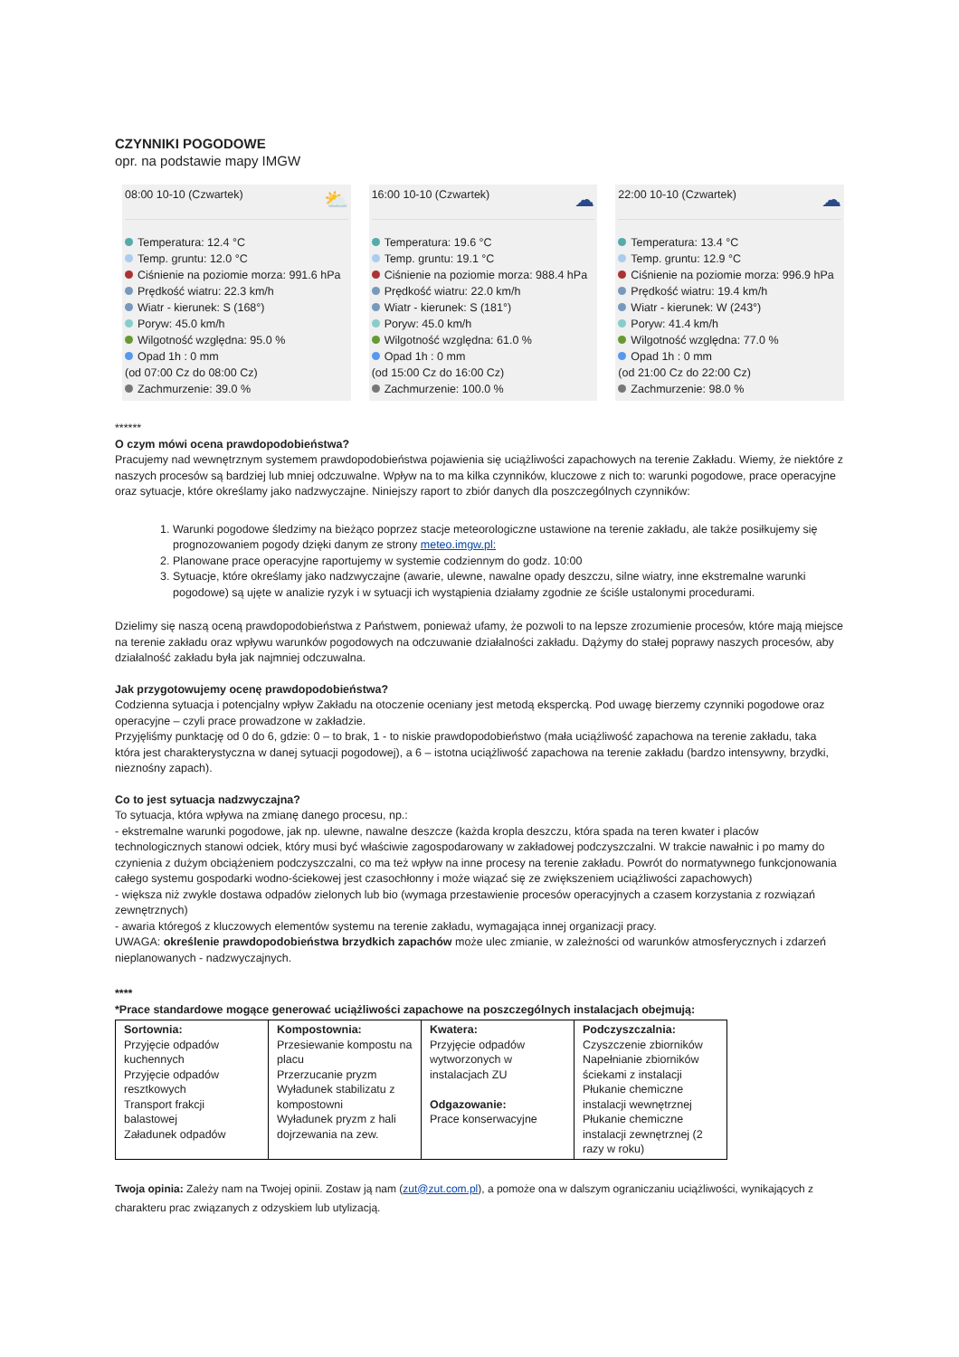CZYNNIKI POGODOWE
opr. na podstawie mapy IMGW
08:00 10-10 (Czwartek) ⛅
Temperatura: 12.4 °C
Temp. gruntu: 12.0 °C
Ciśnienie na poziomie morza: 991.6 hPa
Prędkość wiatru: 22.3 km/h
Wiatr - kierunek: S (168°)
Poryw: 45.0 km/h
Wilgotność względna: 95.0 %
Opad 1h : 0 mm
(od 07:00 Cz do 08:00 Cz)
Zachmurzenie: 39.0 %
16:00 10-10 (Czwartek) ☁
Temperatura: 19.6 °C
Temp. gruntu: 19.1 °C
Ciśnienie na poziomie morza: 988.4 hPa
Prędkość wiatru: 22.0 km/h
Wiatr - kierunek: S (181°)
Poryw: 45.0 km/h
Wilgotność względna: 61.0 %
Opad 1h : 0 mm
(od 15:00 Cz do 16:00 Cz)
Zachmurzenie: 100.0 %
22:00 10-10 (Czwartek) ☁
Temperatura: 13.4 °C
Temp. gruntu: 12.9 °C
Ciśnienie na poziomie morza: 996.9 hPa
Prędkość wiatru: 19.4 km/h
Wiatr - kierunek: W (243°)
Poryw: 41.4 km/h
Wilgotność względna: 77.0 %
Opad 1h : 0 mm
(od 21:00 Cz do 22:00 Cz)
Zachmurzenie: 98.0 %
******
O czym mówi ocena prawdopodobieństwa?
Pracujemy nad wewnętrznym systemem prawdopodobieństwa pojawienia się uciążliwości zapachowych na terenie Zakładu. Wiemy, że niektóre z naszych procesów są bardziej lub mniej odczuwalne. Wpływ na to ma kilka czynników, kluczowe z nich to: warunki pogodowe, prace operacyjne oraz sytuacje, które określamy jako nadzwyczajne. Niniejszy raport to zbiór danych dla poszczególnych czynników:
1. Warunki pogodowe śledzimy na bieżąco poprzez stacje meteorologiczne ustawione na terenie zakładu, ale także posiłkujemy się prognozowaniem pogody dzięki danym ze strony meteo.imgw.pl:
2. Planowane prace operacyjne raportujemy w systemie codziennym do godz. 10:00
3. Sytuacje, które określamy jako nadzwyczajne (awarie, ulewne, nawalne opady deszczu, silne wiatry, inne ekstremalne warunki pogodowe) są ujęte w analizie ryzyk i w sytuacji ich wystąpienia działamy zgodnie ze ściśle ustalonymi procedurami.
Dzielimy się naszą oceną prawdopodobieństwa z Państwem, ponieważ ufamy, że pozwoli to na lepsze zrozumienie procesów, które mają miejsce na terenie zakładu oraz wpływu warunków pogodowych na odczuwanie działalności zakładu. Dążymy do stałej poprawy naszych procesów, aby działalność zakładu była jak najmniej odczuwalna.
Jak przygotowujemy ocenę prawdopodobieństwa?
Codzienna sytuacja i potencjalny wpływ Zakładu na otoczenie oceniany jest metodą ekspercką. Pod uwagę bierzemy czynniki pogodowe oraz operacyjne – czyli prace prowadzone w zakładzie.
Przyjęliśmy punktację od 0 do 6, gdzie: 0 – to brak, 1 - to niskie prawdopodobieństwo (mała uciążliwość zapachowa na terenie zakładu, taka która jest charakterystyczna w danej sytuacji pogodowej), a 6 – istotna uciążliwość zapachowa na terenie zakładu (bardzo intensywny, brzydki, nieznośny zapach).
Co to jest sytuacja nadzwyczajna?
To sytuacja, która wpływa na zmianę danego procesu, np.:
- ekstremalne warunki pogodowe, jak np. ulewne, nawalne deszcze (każda kropla deszczu, która spada na teren kwater i placów technologicznych stanowi odciek, który musi być właściwie zagospodarowany w zakładowej podczyszczalni. W trakcie nawałnic i po mamy do czynienia z dużym obciążeniem podczyszczalni, co ma też wpływ na inne procesy na terenie zakładu. Powrót do normatywnego funkcjonowania całego systemu gospodarki wodno-ściekowej jest czasochłonny i może wiązać się ze zwiększeniem uciążliwości zapachowych)
- większa niż zwykle dostawa odpadów zielonych lub bio (wymaga przestawienie procesów operacyjnych a czasem korzystania z rozwiązań zewnętrznych)
- awaria któregoś z kluczowych elementów systemu na terenie zakładu, wymagająca innej organizacji pracy.
UWAGA: określenie prawdopodobieństwa brzydkich zapachów może ulec zmianie, w zależności od warunków atmosferycznych i zdarzeń nieplanowanych - nadzwyczajnych.
****
*Prace standardowe mogące generować uciążliwości zapachowe na poszczególnych instalacjach obejmują:
| Sortownia: Przyjęcie odpadów kuchennych Przyjęcie odpadów resztkowych Transport frakcji balastowej Załadunek odpadów | Kompostownia: Przesiewanie kompostu na placu Przerzucanie pryzm Wyładunek stabilizatu z kompostowni Wyładunek pryzm z hali dojrzewania na zew. | Kwatera: Przyjęcie odpadów wytworzonych w instalacjach ZU Odgazowanie: Prace konserwacyjne | Podczyszczalnia: Czyszczenie zbiorników Napełnianie zbiorników ściekami z instalacji Płukanie chemiczne instalacji wewnętrznej Płukanie chemiczne instalacji zewnętrznej (2 razy w roku) |
Twoja opinia: Zależy nam na Twojej opinii. Zostaw ją nam (zut@zut.com.pl), a pomoże ona w dalszym ograniczaniu uciążliwości, wynikających z charakteru prac związanych z odzyskiem lub utylizacją.